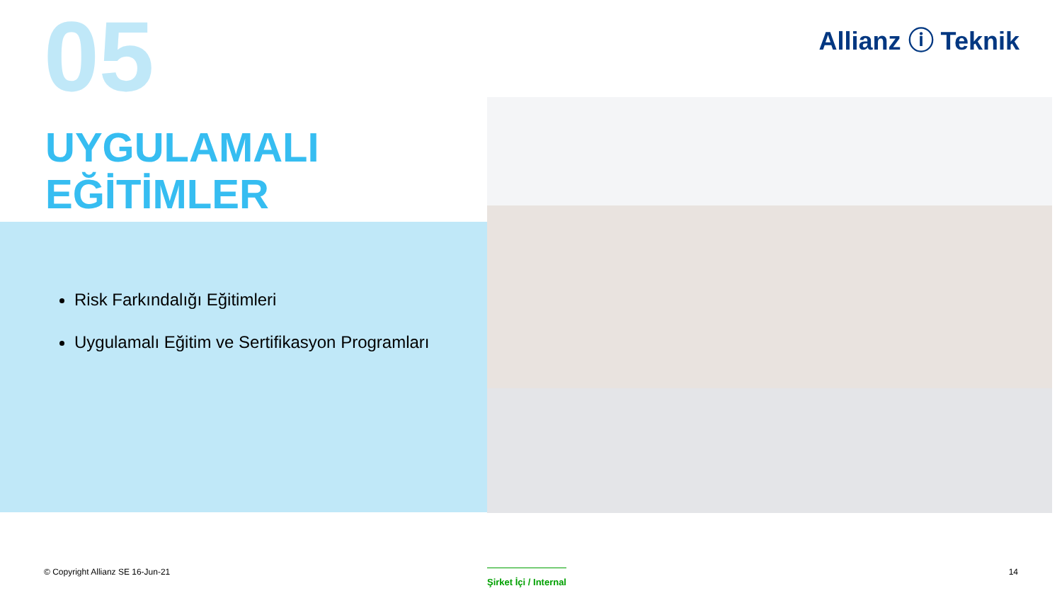05
UYGULAMALI
EĞİTİMLER
Allianz ⓘ Teknik
Risk Farkındalığı Eğitimleri
Uygulamalı Eğitim ve Sertifikasyon Programları
© Copyright Allianz SE 16-Jun-21
Şirket İçi / Internal 14